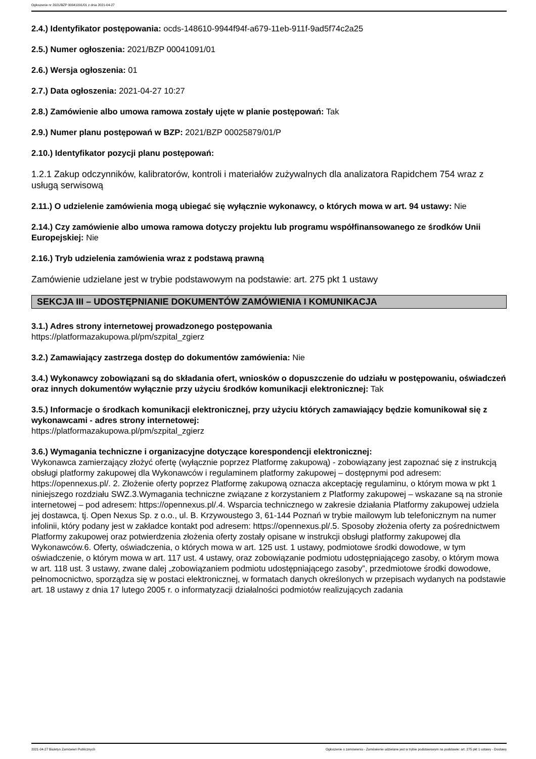Ogłoszenie nr 2021/BZP 00041091/01 z dnia 2021-04-27
2.4.) Identyfikator postępowania: ocds-148610-9944f94f-a679-11eb-911f-9ad5f74c2a25
2.5.) Numer ogłoszenia: 2021/BZP 00041091/01
2.6.) Wersja ogłoszenia: 01
2.7.) Data ogłoszenia: 2021-04-27 10:27
2.8.) Zamówienie albo umowa ramowa zostały ujęte w planie postępowań: Tak
2.9.) Numer planu postępowań w BZP: 2021/BZP 00025879/01/P
2.10.) Identyfikator pozycji planu postępowań:
1.2.1 Zakup odczynników, kalibratorów, kontroli i materiałów zużywalnych dla analizatora Rapidchem 754 wraz z usługą serwisową
2.11.) O udzielenie zamówienia mogą ubiegać się wyłącznie wykonawcy, o których mowa w art. 94 ustawy: Nie
2.14.) Czy zamówienie albo umowa ramowa dotyczy projektu lub programu współfinansowanego ze środków Unii Europejskiej: Nie
2.16.) Tryb udzielenia zamówienia wraz z podstawą prawną
Zamówienie udzielane jest w trybie podstawowym na podstawie: art. 275 pkt 1 ustawy
SEKCJA III – UDOSTĘPNIANIE DOKUMENTÓW ZAMÓWIENIA I KOMUNIKACJA
3.1.) Adres strony internetowej prowadzonego postępowania
https://platformazakupowa.pl/pm/szpital_zgierz
3.2.) Zamawiający zastrzega dostęp do dokumentów zamówienia: Nie
3.4.) Wykonawcy zobowiązani są do składania ofert, wniosków o dopuszczenie do udziału w postępowaniu, oświadczeń oraz innych dokumentów wyłącznie przy użyciu środków komunikacji elektronicznej: Tak
3.5.) Informacje o środkach komunikacji elektronicznej, przy użyciu których zamawiający będzie komunikował się z wykonawcami - adres strony internetowej:
https://platformazakupowa.pl/pm/szpital_zgierz
3.6.) Wymagania techniczne i organizacyjne dotyczące korespondencji elektronicznej:
Wykonawca zamierzający złożyć ofertę (wyłącznie poprzez Platformę zakupową) - zobowiązany jest zapoznać się z instrukcją obsługi platformy zakupowej dla Wykonawców i regulaminem platformy zakupowej – dostępnymi pod adresem: https://opennexus.pl/. 2. Złożenie oferty poprzez Platformę zakupową oznacza akceptację regulaminu, o którym mowa w pkt 1 niniejszego rozdziału SWZ.3.Wymagania techniczne związane z korzystaniem z Platformy zakupowej – wskazane są na stronie internetowej – pod adresem: https://opennexus.pl/.4. Wsparcia technicznego w zakresie działania Platformy zakupowej udziela jej dostawca, tj. Open Nexus Sp. z o.o., ul. B. Krzywoustego 3, 61-144 Poznań w trybie mailowym lub telefonicznym na numer infolinii, który podany jest w zakładce kontakt pod adresem: https://opennexus.pl/.5. Sposoby złożenia oferty za pośrednictwem Platformy zakupowej oraz potwierdzenia złożenia oferty zostały opisane w instrukcji obsługi platformy zakupowej dla Wykonawców.6. Oferty, oświadczenia, o których mowa w art. 125 ust. 1 ustawy, podmiotowe środki dowodowe, w tym oświadczenie, o którym mowa w art. 117 ust. 4 ustawy, oraz zobowiązanie podmiotu udostępniającego zasoby, o którym mowa w art. 118 ust. 3 ustawy, zwane dalej „zobowiązaniem podmiotu udostępniającego zasoby”, przedmiotowe środki dowodowe, pełnomocnictwo, sporządza się w postaci elektronicznej, w formatach danych określonych w przepisach wydanych na podstawie art. 18 ustawy z dnia 17 lutego 2005 r. o informatyzacji działalności podmiotów realizujących zadania
2021-04-27 Biuletyn Zamówień Publicznych Ogłoszenie o zamówieniu - Zamówienie udzielane jest w trybie podstawowym na podstawie: art. 275 pkt 1 ustawy - Dostawy